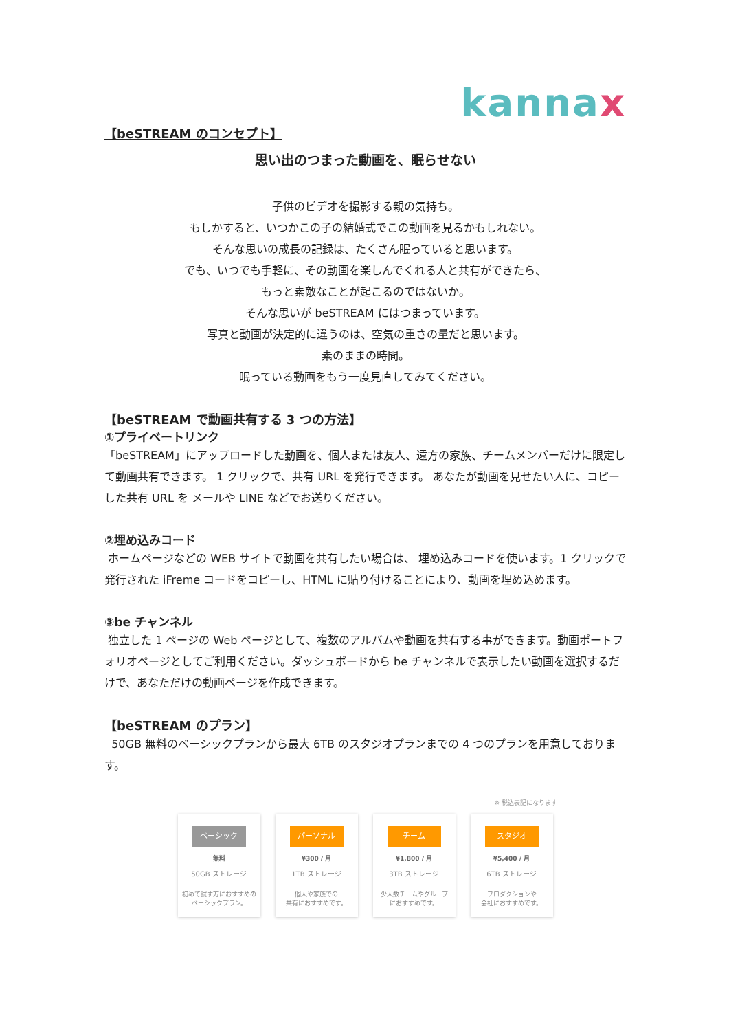kann ax
【beSTREAM のコンセプト】
思い出のつまった動画を、眠らせない
子供のビデオを撮影する親の気持ち。
もしかすると、いつかこの子の結婚式でこの動画を見るかもしれない。
そんな思いの成長の記録は、たくさん眠っていると思います。
でも、いつでも手軽に、その動画を楽しんでくれる人と共有ができたら、
もっと素敵なことが起こるのではないか。
そんな思いが beSTREAM にはつまっています。
写真と動画が決定的に違うのは、空気の重さの量だと思います。
素のままの時間。
眠っている動画をもう一度見直してみてください。
【beSTREAM で動画共有する 3 つの方法】
①プライベートリンク
「beSTREAM」にアップロードした動画を、個人または友人、遠方の家族、チームメンバーだけに限定して動画共有できます。 1 クリックで、共有 URL を発行できます。 あなたが動画を見せたい人に、コピーした共有 URL を メールや LINE などでお送りください。
②埋め込みコード
ホームページなどの WEB サイトで動画を共有したい場合は、 埋め込みコードを使います。1 クリックで発行された iFreme コードをコピーし、HTML に貼り付けることにより、動画を埋め込めます。
③be チャンネル
独立した 1 ページの Web ページとして、複数のアルバムや動画を共有する事ができます。動画ポートフォリオページとしてご利用ください。ダッシュボードから be チャンネルで表示したい動画を選択するだけで、あなただけの動画ページを作成できます。
【beSTREAM のプラン】
50GB 無料のベーシックプランから最大 6TB のスタジオプランまでの 4 つのプランを用意しております。
※ 税込表記になります
ベーシック
無料
50GB ストレージ
初めて試す方におすすめの
ベーシックプラン。
パーソナル
¥300 / 月
1TB ストレージ
個人や家族での
共有におすすめです。
チーム
¥1,800 / 月
3TB ストレージ
少人数チームやグループ
におすすめです。
スタジオ
¥5,400 / 月
6TB ストレージ
プロダクションや
会社におすすめです。